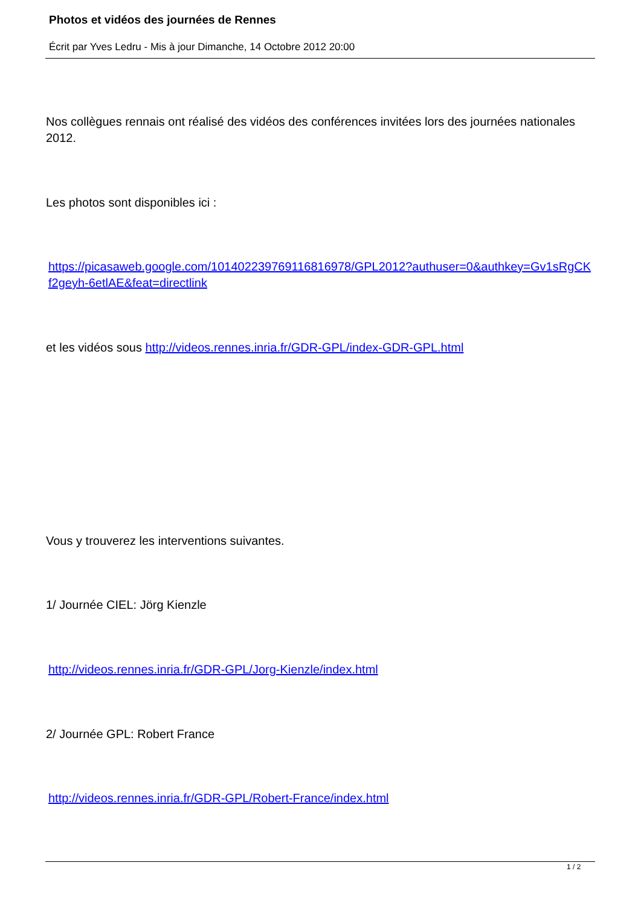Photos et vidéos des journées de Rennes
Écrit par Yves Ledru - Mis à jour Dimanche, 14 Octobre 2012 20:00
Nos collègues rennais ont réalisé des vidéos des conférences invitées lors des journées nationales 2012.
Les photos sont disponibles ici :
https://picasaweb.google.com/101402239769116816978/GPL2012?authuser=0&authkey=Gv1sRgCKf2geyh-6etlAE&feat=directlink
et les vidéos sous http://videos.rennes.inria.fr/GDR-GPL/index-GDR-GPL.html
Vous y trouverez les interventions suivantes.
1/ Journée CIEL: Jörg Kienzle
http://videos.rennes.inria.fr/GDR-GPL/Jorg-Kienzle/index.html
2/ Journée GPL: Robert France
http://videos.rennes.inria.fr/GDR-GPL/Robert-France/index.html
1 / 2